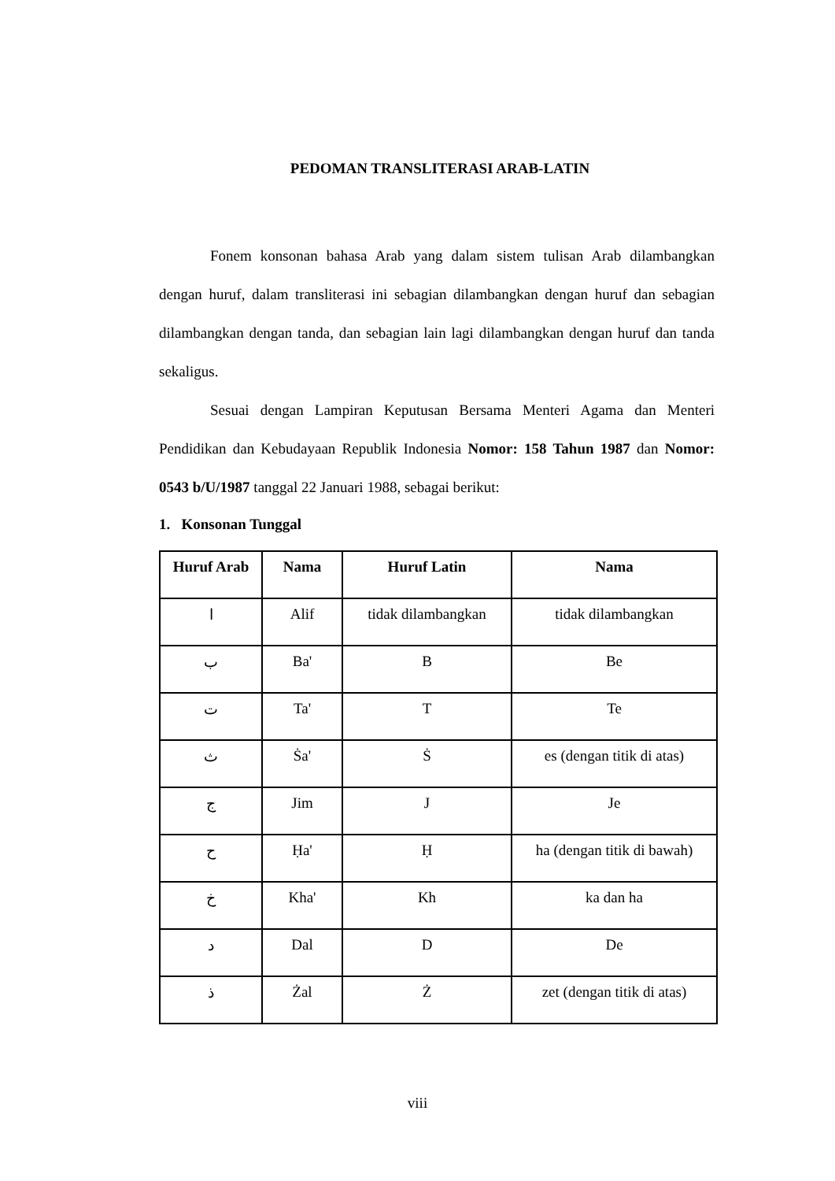PEDOMAN TRANSLITERASI ARAB-LATIN
Fonem konsonan bahasa Arab yang dalam sistem tulisan Arab dilambangkan dengan huruf, dalam transliterasi ini sebagian dilambangkan dengan huruf dan sebagian dilambangkan dengan tanda, dan sebagian lain lagi dilambangkan dengan huruf dan tanda sekaligus.
Sesuai dengan Lampiran Keputusan Bersama Menteri Agama dan Menteri Pendidikan dan Kebudayaan Republik Indonesia Nomor: 158 Tahun 1987 dan Nomor: 0543 b/U/1987 tanggal 22 Januari 1988, sebagai berikut:
1. Konsonan Tunggal
| Huruf Arab | Nama | Huruf Latin | Nama |
| --- | --- | --- | --- |
| ا | Alif | tidak dilambangkan | tidak dilambangkan |
| ب | Ba' | B | Be |
| ت | Ta' | T | Te |
| ث | Ṡa' | Ṡ | es (dengan titik di atas) |
| ج | Jim | J | Je |
| ح | Ḥa' | Ḥ | ha (dengan titik di bawah) |
| خ | Kha' | Kh | ka dan ha |
| د | Dal | D | De |
| ذ | Żal | Ż | zet (dengan titik di atas) |
viii